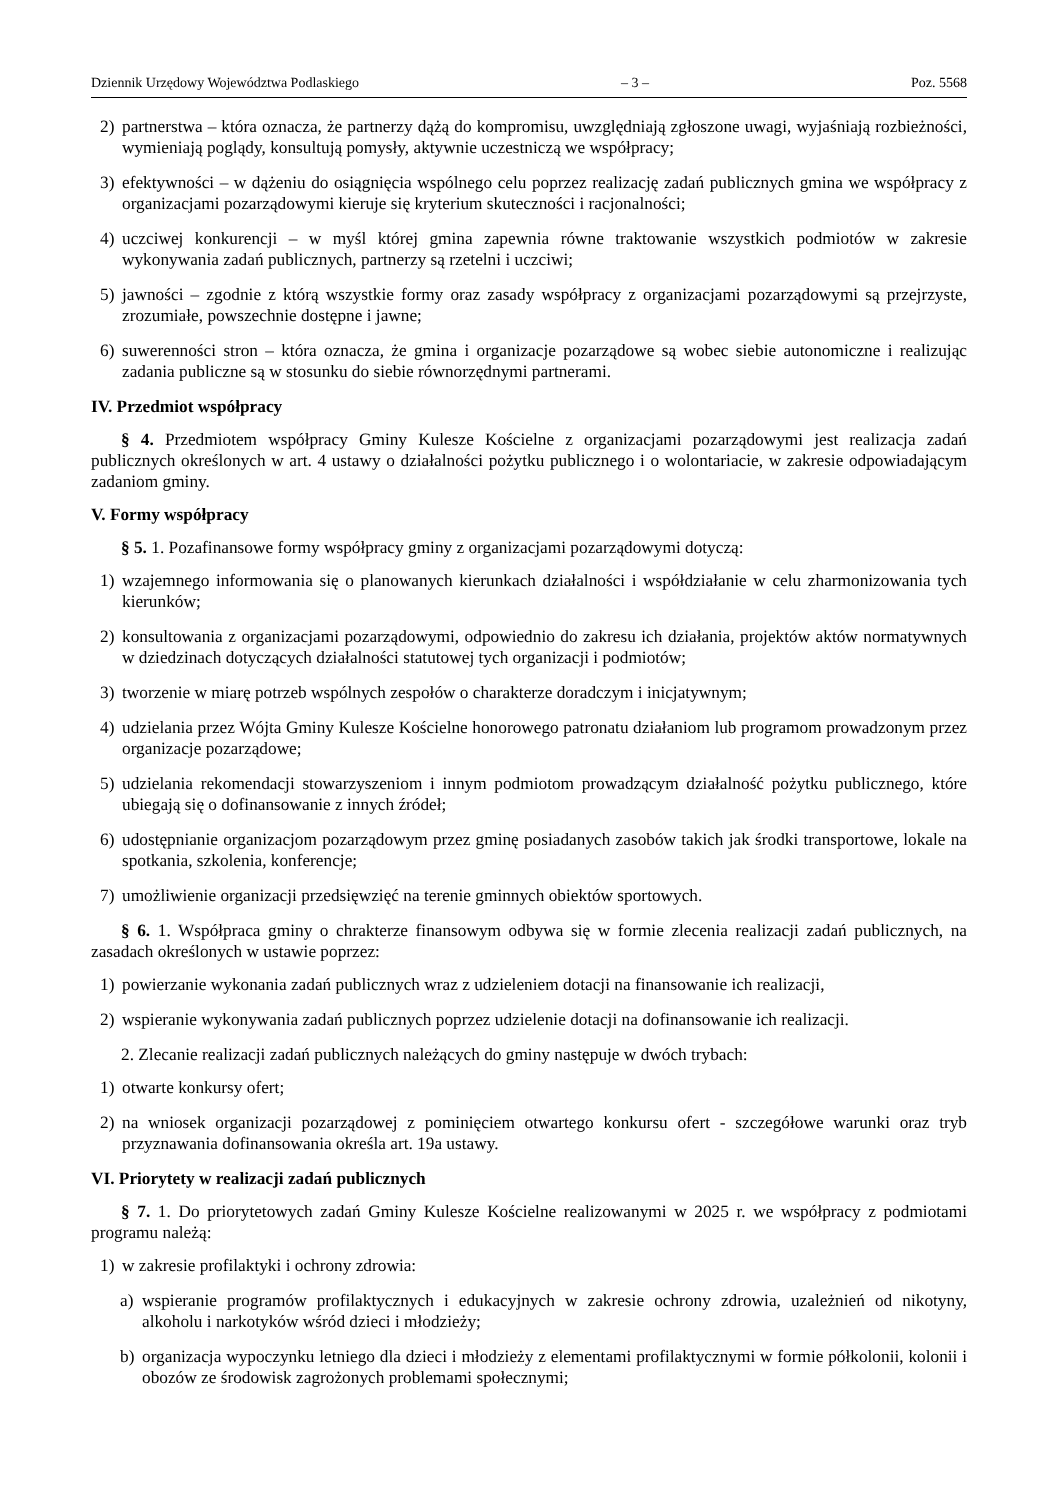Dziennik Urzędowy Województwa Podlaskiego – 3 – Poz. 5568
2) partnerstwa – która oznacza, że partnerzy dążą do kompromisu, uwzględniają zgłoszone uwagi, wyjaśniają rozbieżności, wymieniają poglądy, konsultują pomysły, aktywnie uczestniczą we współpracy;
3) efektywności – w dążeniu do osiągnięcia wspólnego celu poprzez realizację zadań publicznych gmina we współpracy z organizacjami pozarządowymi kieruje się kryterium skuteczności i racjonalności;
4) uczciwej konkurencji – w myśl której gmina zapewnia równe traktowanie wszystkich podmiotów w zakresie wykonywania zadań publicznych, partnerzy są rzetelni i uczciwi;
5) jawności – zgodnie z którą wszystkie formy oraz zasady współpracy z organizacjami pozarządowymi są przejrzyste, zrozumiałe, powszechnie dostępne i jawne;
6) suwerenności stron – która oznacza, że gmina i organizacje pozarządowe są wobec siebie autonomiczne i realizując zadania publiczne są w stosunku do siebie równorzędnymi partnerami.
IV. Przedmiot współpracy
§ 4. Przedmiotem współpracy Gminy Kulesze Kościelne z organizacjami pozarządowymi jest realizacja zadań publicznych określonych w art. 4 ustawy o działalności pożytku publicznego i o wolontariacie, w zakresie odpowiadającym zadaniom gminy.
V. Formy współpracy
§ 5. 1. Pozafinansowe formy współpracy gminy z organizacjami pozarządowymi dotyczą:
1) wzajemnego informowania się o planowanych kierunkach działalności i współdziałanie w celu zharmonizowania tych kierunków;
2) konsultowania z organizacjami pozarządowymi, odpowiednio do zakresu ich działania, projektów aktów normatywnych w dziedzinach dotyczących działalności statutowej tych organizacji i podmiotów;
3) tworzenie w miarę potrzeb wspólnych zespołów o charakterze doradczym i inicjatywnym;
4) udzielania przez Wójta Gminy Kulesze Kościelne honorowego patronatu działaniom lub programom prowadzonym przez organizacje pozarządowe;
5) udzielania rekomendacji stowarzyszeniom i innym podmiotom prowadzącym działalność pożytku publicznego, które ubiegają się o dofinansowanie z innych źródeł;
6) udostępnianie organizacjom pozarządowym przez gminę posiadanych zasobów takich jak środki transportowe, lokale na spotkania, szkolenia, konferencje;
7) umożliwienie organizacji przedsięwzięć na terenie gminnych obiektów sportowych.
§ 6. 1. Współpraca gminy o chrakterze finansowym odbywa się w formie zlecenia realizacji zadań publicznych, na zasadach określonych w ustawie poprzez:
1) powierzanie wykonania zadań publicznych wraz z udzieleniem dotacji na finansowanie ich realizacji,
2) wspieranie wykonywania zadań publicznych poprzez udzielenie dotacji na dofinansowanie ich realizacji.
2. Zlecanie realizacji zadań publicznych należących do gminy następuje w dwóch trybach:
1) otwarte konkursy ofert;
2) na wniosek organizacji pozarządowej z pominięciem otwartego konkursu ofert - szczegółowe warunki oraz tryb przyznawania dofinansowania określa art. 19a ustawy.
VI. Priorytety w realizacji zadań publicznych
§ 7. 1. Do priorytetowych zadań Gminy Kulesze Kościelne realizowanymi w 2025 r. we współpracy z podmiotami programu należą:
1) w zakresie profilaktyki i ochrony zdrowia:
a) wspieranie programów profilaktycznych i edukacyjnych w zakresie ochrony zdrowia, uzależnień od nikotyny, alkoholu i narkotyków wśród dzieci i młodzieży;
b) organizacja wypoczynku letniego dla dzieci i młodzieży z elementami profilaktycznymi w formie półkolonii, kolonii i obozów ze środowisk zagrożonych problemami społecznymi;